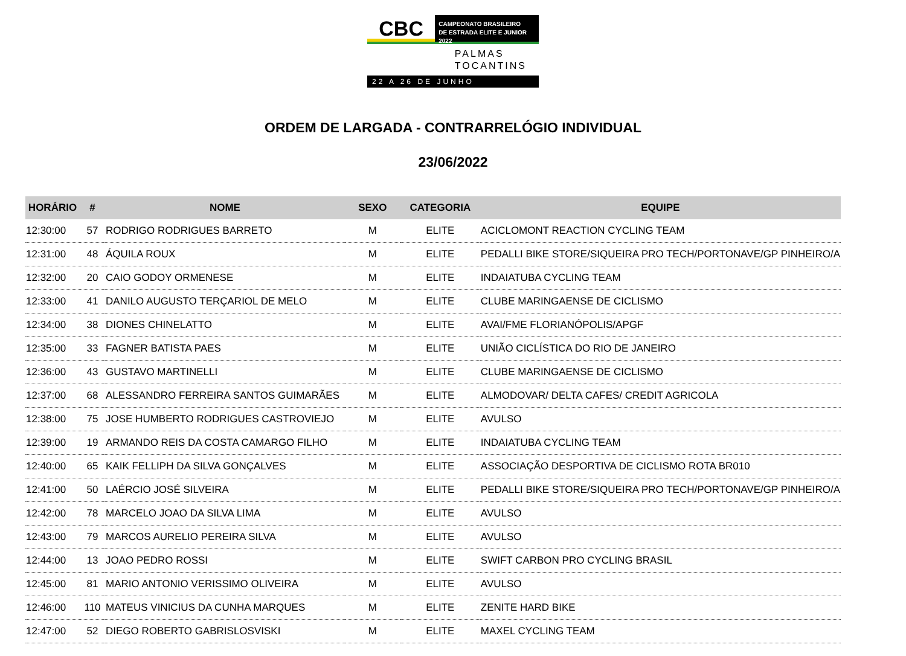CBC
CAMPEONATO BRASILEIRO
DE ESTRADA ELITE E JUNIOR 2022
PALMAS
TOCANTINS
22 A 26 DE JUNHO
ORDEM DE LARGADA - CONTRARRELÓGIO INDIVIDUAL
23/06/2022
| HORÁRIO | # | NOME | SEXO | CATEGORIA | EQUIPE |
| --- | --- | --- | --- | --- | --- |
| 12:30:00 | 57 | RODRIGO RODRIGUES BARRETO | M | ELITE | ACICLOMONT REACTION CYCLING TEAM |
| 12:31:00 | 48 | ÁQUILA ROUX | M | ELITE | PEDALLI BIKE STORE/SIQUEIRA PRO TECH/PORTONAVE/GP PINHEIRO/A |
| 12:32:00 | 20 | CAIO GODOY ORMENESE | M | ELITE | INDAIATUBA CYCLING TEAM |
| 12:33:00 | 41 | DANILO AUGUSTO TERÇARIOL DE MELO | M | ELITE | CLUBE MARINGAENSE DE CICLISMO |
| 12:34:00 | 38 | DIONES CHINELATTO | M | ELITE | AVAI/FME FLORIANÓPOLIS/APGF |
| 12:35:00 | 33 | FAGNER BATISTA PAES | M | ELITE | UNIÃO CICLÍSTICA DO RIO DE JANEIRO |
| 12:36:00 | 43 | GUSTAVO MARTINELLI | M | ELITE | CLUBE MARINGAENSE DE CICLISMO |
| 12:37:00 | 68 | ALESSANDRO FERREIRA SANTOS GUIMARÃES | M | ELITE | ALMODOVAR/ DELTA CAFES/ CREDIT AGRICOLA |
| 12:38:00 | 75 | JOSE HUMBERTO RODRIGUES CASTROVIEJO | M | ELITE | AVULSO |
| 12:39:00 | 19 | ARMANDO REIS DA COSTA CAMARGO FILHO | M | ELITE | INDAIATUBA CYCLING TEAM |
| 12:40:00 | 65 | KAIK FELLIPH DA SILVA GONÇALVES | M | ELITE | ASSOCIAÇÃO DESPORTIVA DE CICLISMO ROTA BR010 |
| 12:41:00 | 50 | LAÉRCIO JOSÉ SILVEIRA | M | ELITE | PEDALLI BIKE STORE/SIQUEIRA PRO TECH/PORTONAVE/GP PINHEIRO/A |
| 12:42:00 | 78 | MARCELO JOAO DA SILVA LIMA | M | ELITE | AVULSO |
| 12:43:00 | 79 | MARCOS AURELIO PEREIRA SILVA | M | ELITE | AVULSO |
| 12:44:00 | 13 | JOAO PEDRO ROSSI | M | ELITE | SWIFT CARBON PRO CYCLING BRASIL |
| 12:45:00 | 81 | MARIO ANTONIO VERISSIMO OLIVEIRA | M | ELITE | AVULSO |
| 12:46:00 | 110 | MATEUS VINICIUS DA CUNHA MARQUES | M | ELITE | ZENITE HARD BIKE |
| 12:47:00 | 52 | DIEGO ROBERTO GABRISLOSVISKI | M | ELITE | MAXEL CYCLING TEAM |